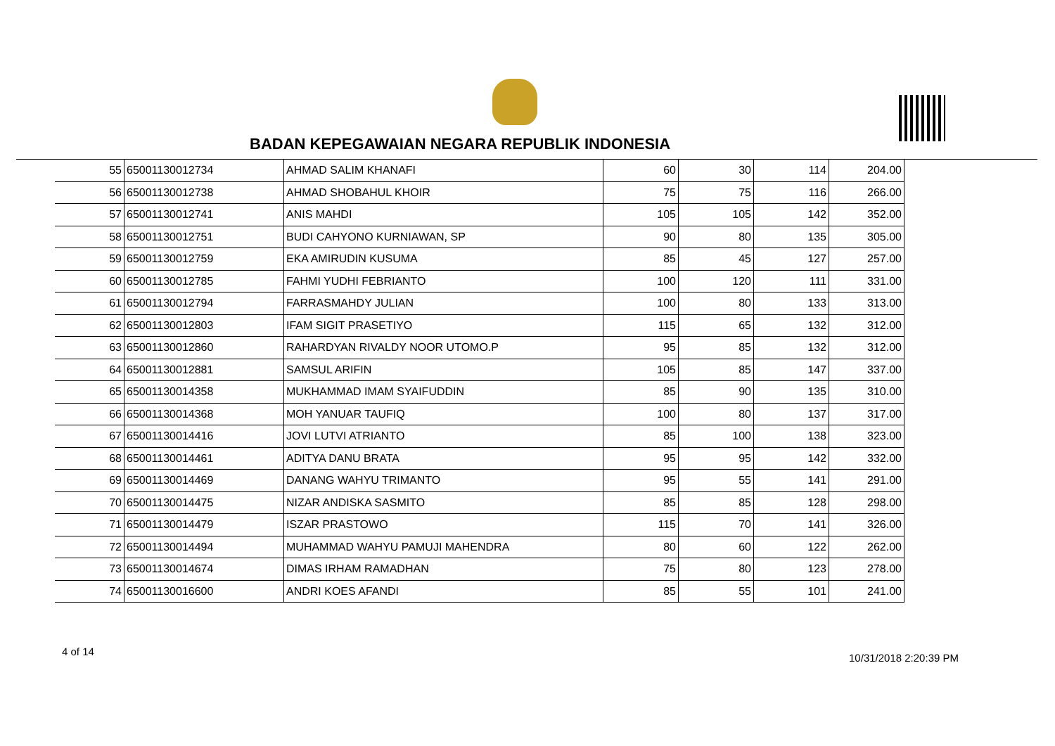BADAN KEPEGAWAIAN NEGARA REPUBLIK INDONESIA
| 55 | 65001130012734 | AHMAD SALIM KHANAFI | 60 | 30 | 114 | 204.00 |
| 56 | 65001130012738 | AHMAD SHOBAHUL KHOIR | 75 | 75 | 116 | 266.00 |
| 57 | 65001130012741 | ANIS MAHDI | 105 | 105 | 142 | 352.00 |
| 58 | 65001130012751 | BUDI CAHYONO KURNIAWAN, SP | 90 | 80 | 135 | 305.00 |
| 59 | 65001130012759 | EKA AMIRUDIN KUSUMA | 85 | 45 | 127 | 257.00 |
| 60 | 65001130012785 | FAHMI YUDHI FEBRIANTO | 100 | 120 | 111 | 331.00 |
| 61 | 65001130012794 | FARRASMAHDY JULIAN | 100 | 80 | 133 | 313.00 |
| 62 | 65001130012803 | IFAM SIGIT PRASETIYO | 115 | 65 | 132 | 312.00 |
| 63 | 65001130012860 | RAHARDYAN RIVALDY NOOR UTOMO.P | 95 | 85 | 132 | 312.00 |
| 64 | 65001130012881 | SAMSUL ARIFIN | 105 | 85 | 147 | 337.00 |
| 65 | 65001130014358 | MUKHAMMAD IMAM SYAIFUDDIN | 85 | 90 | 135 | 310.00 |
| 66 | 65001130014368 | MOH YANUAR TAUFIQ | 100 | 80 | 137 | 317.00 |
| 67 | 65001130014416 | JOVI LUTVI ATRIANTO | 85 | 100 | 138 | 323.00 |
| 68 | 65001130014461 | ADITYA DANU BRATA | 95 | 95 | 142 | 332.00 |
| 69 | 65001130014469 | DANANG WAHYU TRIMANTO | 95 | 55 | 141 | 291.00 |
| 70 | 65001130014475 | NIZAR ANDISKA SASMITO | 85 | 85 | 128 | 298.00 |
| 71 | 65001130014479 | ISZAR PRASTOWO | 115 | 70 | 141 | 326.00 |
| 72 | 65001130014494 | MUHAMMAD WAHYU PAMUJI MAHENDRA | 80 | 60 | 122 | 262.00 |
| 73 | 65001130014674 | DIMAS IRHAM RAMADHAN | 75 | 80 | 123 | 278.00 |
| 74 | 65001130016600 | ANDRI KOES AFANDI | 85 | 55 | 101 | 241.00 |
4 of 14
10/31/2018 2:20:39 PM